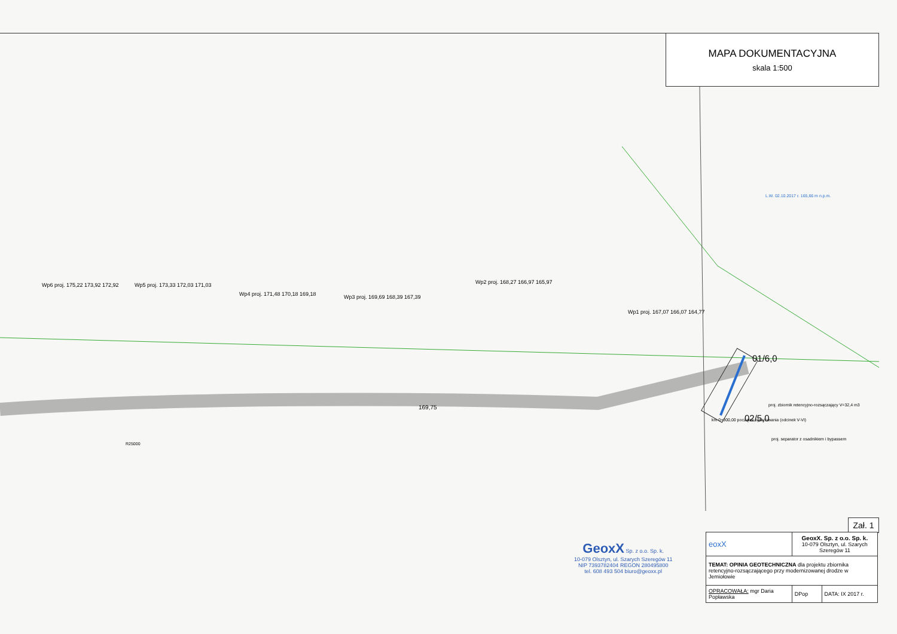MAPA DOKUMENTACYJNA
skala 1:500
01/6,0
02/5,0
proj. zbiornik retencyjno-rozsączający V=32,4 m3
proj. separator z osadnikiem i bypassem
L.W. 02.10.2017 r. 165,66 m n.p.m.
Wp6 proj. 175,22 173,92 172,92
Wp5 proj. 173,33 172,03 171,03
Wp4 proj. 171,48 170,18 169,18
Wp3 proj. 169,69 168,39 167,39
Wp2 proj. 168,27 166,97 165,97
Wp1 proj. 167,07 166,07 164,77
R25000
169,75
km 0+300,00 początek opracowania (odcinek V-VI)
Zał. 1
GeoxX Sp. z o.o. Sp. k.
10-079 Olsztyn, ul. Szarych Szeregów 11
NIP 7393782404 REGON 280495800
tel. 608 493 504 biuro@geoxx.pl
| eoxX | GeoxX. Sp. z o.o. Sp. k. 10-079 Olsztyn, ul. Szarych Szeregów 11 | |
| TEMAT: OPINIA GEOTECHNICZNA dla projektu zbiornika retencyjno-rozsączającego przy modernizowanej drodze w Jemiołowie | | |
| OPRACOWAŁA: mgr Daria Popławska | DPop | DATA: IX 2017 r. |